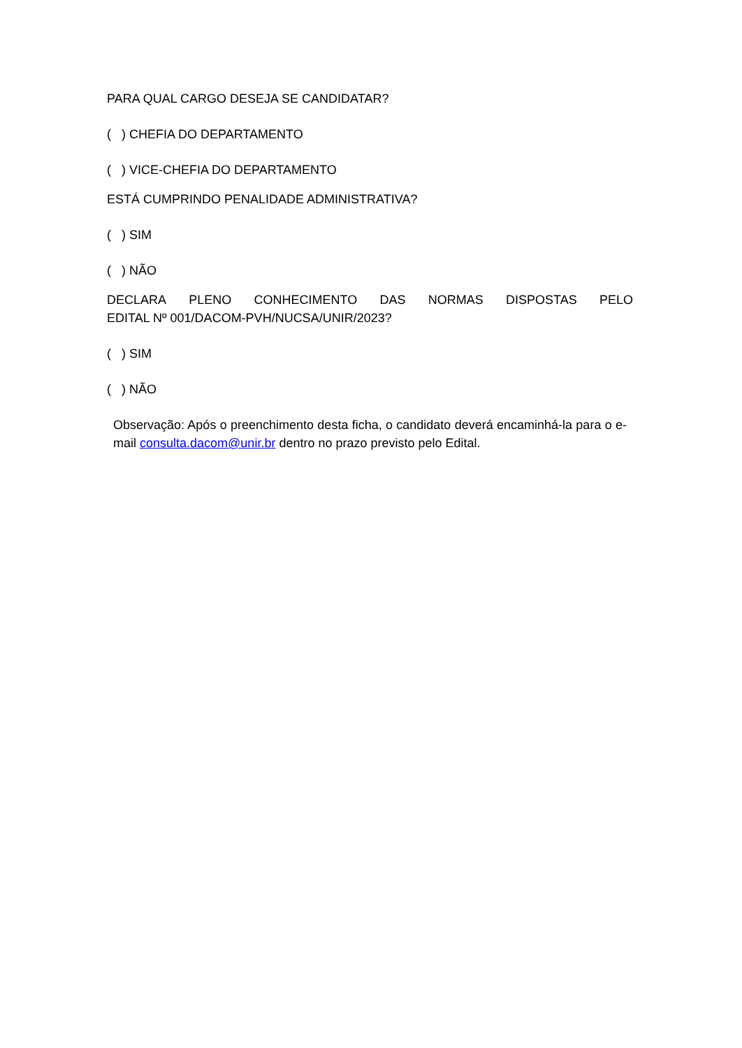PARA QUAL CARGO DESEJA SE CANDIDATAR?
( ) CHEFIA DO DEPARTAMENTO
( ) VICE-CHEFIA DO DEPARTAMENTO
ESTÁ CUMPRINDO PENALIDADE ADMINISTRATIVA?
( ) SIM
( ) NÃO
DECLARA PLENO CONHECIMENTO DAS NORMAS DISPOSTAS PELO EDITAL Nº 001/DACOM-PVH/NUCSA/UNIR/2023?
( ) SIM
( ) NÃO
Observação: Após o preenchimento desta ficha, o candidato deverá encaminhá-la para o e-mail consulta.dacom@unir.br dentro no prazo previsto pelo Edital.